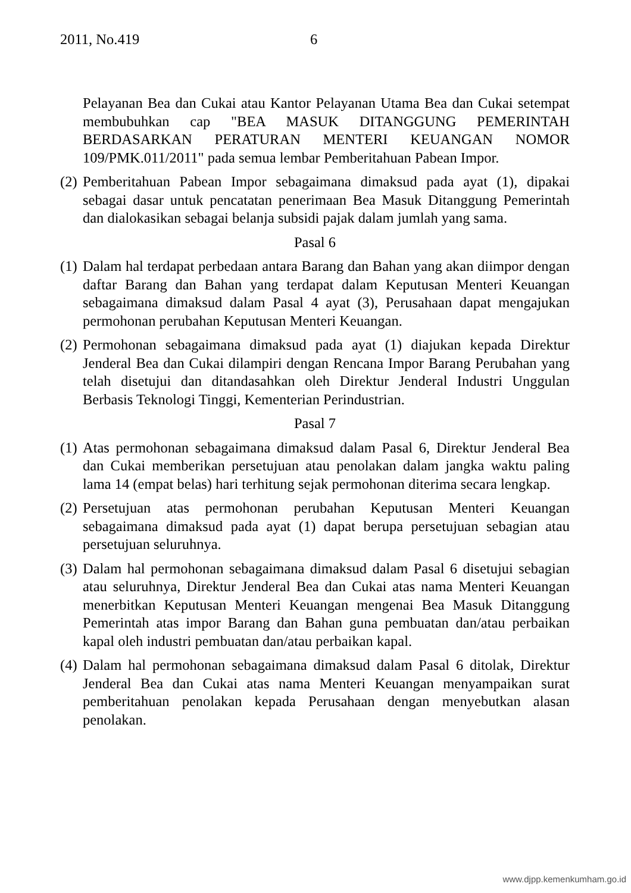2011, No.419 6
Pelayanan Bea dan Cukai atau Kantor Pelayanan Utama Bea dan Cukai setempat membubuhkan cap "BEA MASUK DITANGGUNG PEMERINTAH BERDASARKAN PERATURAN MENTERI KEUANGAN NOMOR 109/PMK.011/2011" pada semua lembar Pemberitahuan Pabean Impor.
(2)
Pemberitahuan Pabean Impor sebagaimana dimaksud pada ayat (1), dipakai sebagai dasar untuk pencatatan penerimaan Bea Masuk Ditanggung Pemerintah dan dialokasikan sebagai belanja subsidi pajak dalam jumlah yang sama.
Pasal 6
(1)
Dalam hal terdapat perbedaan antara Barang dan Bahan yang akan diimpor dengan daftar Barang dan Bahan yang terdapat dalam Keputusan Menteri Keuangan sebagaimana dimaksud dalam Pasal 4 ayat (3), Perusahaan dapat mengajukan permohonan perubahan Keputusan Menteri Keuangan.
(2)
Permohonan sebagaimana dimaksud pada ayat (1) diajukan kepada Direktur Jenderal Bea dan Cukai dilampiri dengan Rencana Impor Barang Perubahan yang telah disetujui dan ditandasahkan oleh Direktur Jenderal Industri Unggulan Berbasis Teknologi Tinggi, Kementerian Perindustrian.
Pasal 7
(1)
Atas permohonan sebagaimana dimaksud dalam Pasal 6, Direktur Jenderal Bea dan Cukai memberikan persetujuan atau penolakan dalam jangka waktu paling lama 14 (empat belas) hari terhitung sejak permohonan diterima secara lengkap.
(2)
Persetujuan atas permohonan perubahan Keputusan Menteri Keuangan sebagaimana dimaksud pada ayat (1) dapat berupa persetujuan sebagian atau persetujuan seluruhnya.
(3)
Dalam hal permohonan sebagaimana dimaksud dalam Pasal 6 disetujui sebagian atau seluruhnya, Direktur Jenderal Bea dan Cukai atas nama Menteri Keuangan menerbitkan Keputusan Menteri Keuangan mengenai Bea Masuk Ditanggung Pemerintah atas impor Barang dan Bahan guna pembuatan dan/atau perbaikan kapal oleh industri pembuatan dan/atau perbaikan kapal.
(4)
Dalam hal permohonan sebagaimana dimaksud dalam Pasal 6 ditolak, Direktur Jenderal Bea dan Cukai atas nama Menteri Keuangan menyampaikan surat pemberitahuan penolakan kepada Perusahaan dengan menyebutkan alasan penolakan.
www.djpp.kemenkumham.go.id